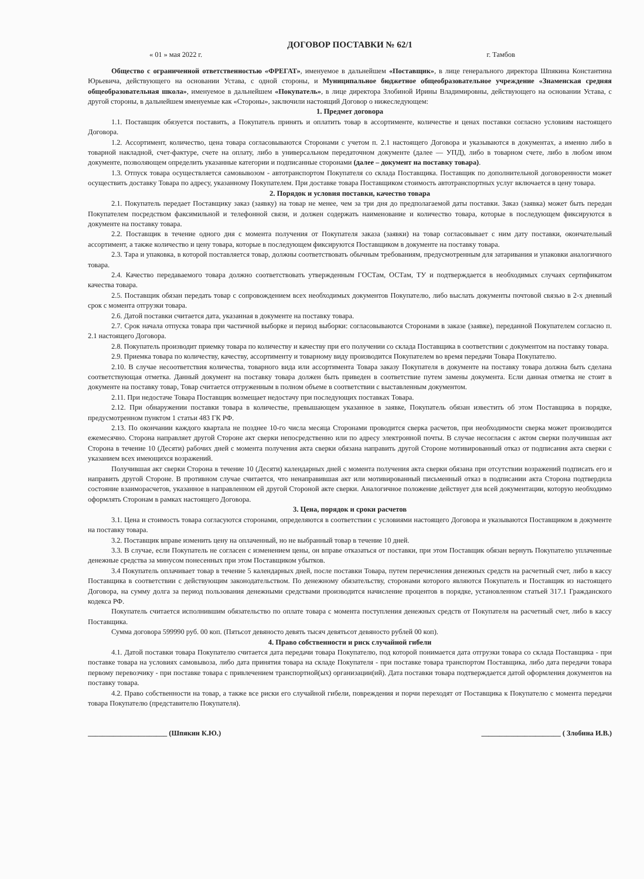ДОГОВОР ПОСТАВКИ № 62/1
« 01 » мая 2022 г. г. Тамбов
Общество с ограниченной ответственностью «ФРЕГАТ», именуемое в дальнейшем «Поставщик», в лице генерального директора Шпякина Константина Юрьевича, действующего на основании Устава, с одной стороны, и Муниципальное бюджетное общеобразовательное учреждение «Знаменская средняя общеобразовательная школа», именуемое в дальнейшем «Покупатель», в лице директора Злобиной Ирины Владимировны, действующего на основании Устава, с другой стороны, в дальнейшем именуемые как «Стороны», заключили настоящий Договор о нижеследующем:
1. Предмет договора
1.1. Поставщик обязуется поставить, а Покупатель принять и оплатить товар в ассортименте, количестве и ценах поставки согласно условиям настоящего Договора.
1.2. Ассортимент, количество, цена товара согласовываются Сторонами с учетом п. 2.1 настоящего Договора и указываются в документах, а именно либо в товарной накладной, счет-фактуре, счете на оплату, либо в универсальном передаточном документе (далее — УПД), либо в товарном счете, либо в любом ином документе, позволяющем определить указанные категории и подписанные сторонами (далее – документ на поставку товара).
1.3. Отпуск товара осуществляется самовывозом - автотранспортом Покупателя со склада Поставщика. Поставщик по дополнительной договоренности может осуществить доставку Товара по адресу, указанному Покупателем. При доставке товара Поставщиком стоимость автотранспортных услуг включается в цену товара.
2. Порядок и условия поставки, качество товара
2.1. Покупатель передает Поставщику заказ (заявку) на товар не менее, чем за три дня до предполагаемой даты поставки. Заказ (заявка) может быть передан Покупателем посредством факсимильной и телефонной связи, и должен содержать наименование и количество товара, которые в последующем фиксируются в документе на поставку товара.
2.2. Поставщик в течение одного дня с момента получения от Покупателя заказа (заявки) на товар согласовывает с ним дату поставки, окончательный ассортимент, а также количество и цену товара, которые в последующем фиксируются Поставщиком в документе на поставку товара.
2.3. Тара и упаковка, в которой поставляется товар, должны соответствовать обычным требованиям, предусмотренным для затаривания и упаковки аналогичного товара.
2.4. Качество передаваемого товара должно соответствовать утвержденным ГОСТам, ОСТам, ТУ и подтверждается в необходимых случаях сертификатом качества товара.
2.5. Поставщик обязан передать товар с сопровождением всех необходимых документов Покупателю, либо выслать документы почтовой связью в 2-х дневный срок с момента отгрузки товара.
2.6. Датой поставки считается дата, указанная в документе на поставку товара.
2.7. Срок начала отпуска товара при частичной выборке и период выборки: согласовываются Сторонами в заказе (заявке), переданной Покупателем согласно п. 2.1 настоящего Договора.
2.8. Покупатель производит приемку товара по количеству и качеству при его получении со склада Поставщика в соответствии с документом на поставку товара.
2.9. Приемка товара по количеству, качеству, ассортименту и товарному виду производится Покупателем во время передачи Товара Покупателю.
2.10. В случае несоответствия количества, товарного вида или ассортимента Товара заказу Покупателя в документе на поставку товара должна быть сделана соответствующая отметка. Данный документ на поставку товара должен быть приведен в соответствие путем замены документа. Если данная отметка не стоит в документе на поставку товар, Товар считается отгруженным в полном объеме в соответствии с выставленным документом.
2.11. При недостаче Товара Поставщик возмещает недостачу при последующих поставках Товара.
2.12. При обнаружении поставки товара в количестве, превышающем указанное в заявке, Покупатель обязан известить об этом Поставщика в порядке, предусмотренном пунктом 1 статьи 483 ГК РФ.
2.13. По окончании каждого квартала не позднее 10-го числа месяца Сторонами проводится сверка расчетов, при необходимости сверка может производится ежемесячно. Сторона направляет другой Стороне акт сверки непосредственно или по адресу электронной почты. В случае несогласия с актом сверки получившая акт Сторона в течение 10 (Десяти) рабочих дней с момента получения акта сверки обязана направить другой Стороне мотивированный отказ от подписания акта сверки с указанием всех имеющихся возражений.
Получившая акт сверки Сторона в течение 10 (Десяти) календарных дней с момента получения акта сверки обязана при отсутствии возражений подписать его и направить другой Стороне. В противном случае считается, что ненаправившая акт или мотивированный письменный отказ в подписании акта Сторона подтвердила состояние взаиморасчетов, указанное в направленном ей другой Стороной акте сверки. Аналогичное положение действует для всей документации, которую необходимо оформлять Сторонам в рамках настоящего Договора.
3. Цена, порядок и сроки расчетов
3.1. Цена и стоимость товара согласуются сторонами, определяются в соответствии с условиями настоящего Договора и указываются Поставщиком в документе на поставку товара.
3.2. Поставщик вправе изменить цену на оплаченный, но не выбранный товар в течение 10 дней.
3.3. В случае, если Покупатель не согласен с изменением цены, он вправе отказаться от поставки, при этом Поставщик обязан вернуть Покупателю уплаченные денежные средства за минусом понесенных при этом Поставщиком убытков.
3.4 Покупатель оплачивает товар в течение 5 календарных дней, после поставки Товара, путем перечисления денежных средств на расчетный счет, либо в кассу Поставщика в соответствии с действующим законодательством. По денежному обязательству, сторонами которого являются Покупатель и Поставщик из настоящего Договора, на сумму долга за период пользования денежными средствами производится начисление процентов в порядке, установленном статьей 317.1 Гражданского кодекса РФ.
Покупатель считается исполнившим обязательство по оплате товара с момента поступления денежных средств от Покупателя на расчетный счет, либо в кассу Поставщика.
Сумма договора 599990 руб. 00 коп. (Пятьсот девяносто девять тысяч девятьсот девяносто рублей 00 коп).
4. Право собственности и риск случайной гибели
4.1. Датой поставки товара Покупателю считается дата передачи товара Покупателю, под которой понимается дата отгрузки товара со склада Поставщика - при поставке товара на условиях самовывоза, либо дата принятия товара на складе Покупателя - при поставке товара транспортом Поставщика, либо дата передачи товара первому перевозчику - при поставке товара с привлечением транспортной(ых) организации(ий). Дата поставки товара подтверждается датой оформления документов на поставку товара.
4.2. Право собственности на товар, а также все риски его случайной гибели, повреждения и порчи переходят от Поставщика к Покупателю с момента передачи товара Покупателю (представителю Покупателя).
______________________ (Шпякин К.Ю.) ______________________ ( Злобина И.В.)